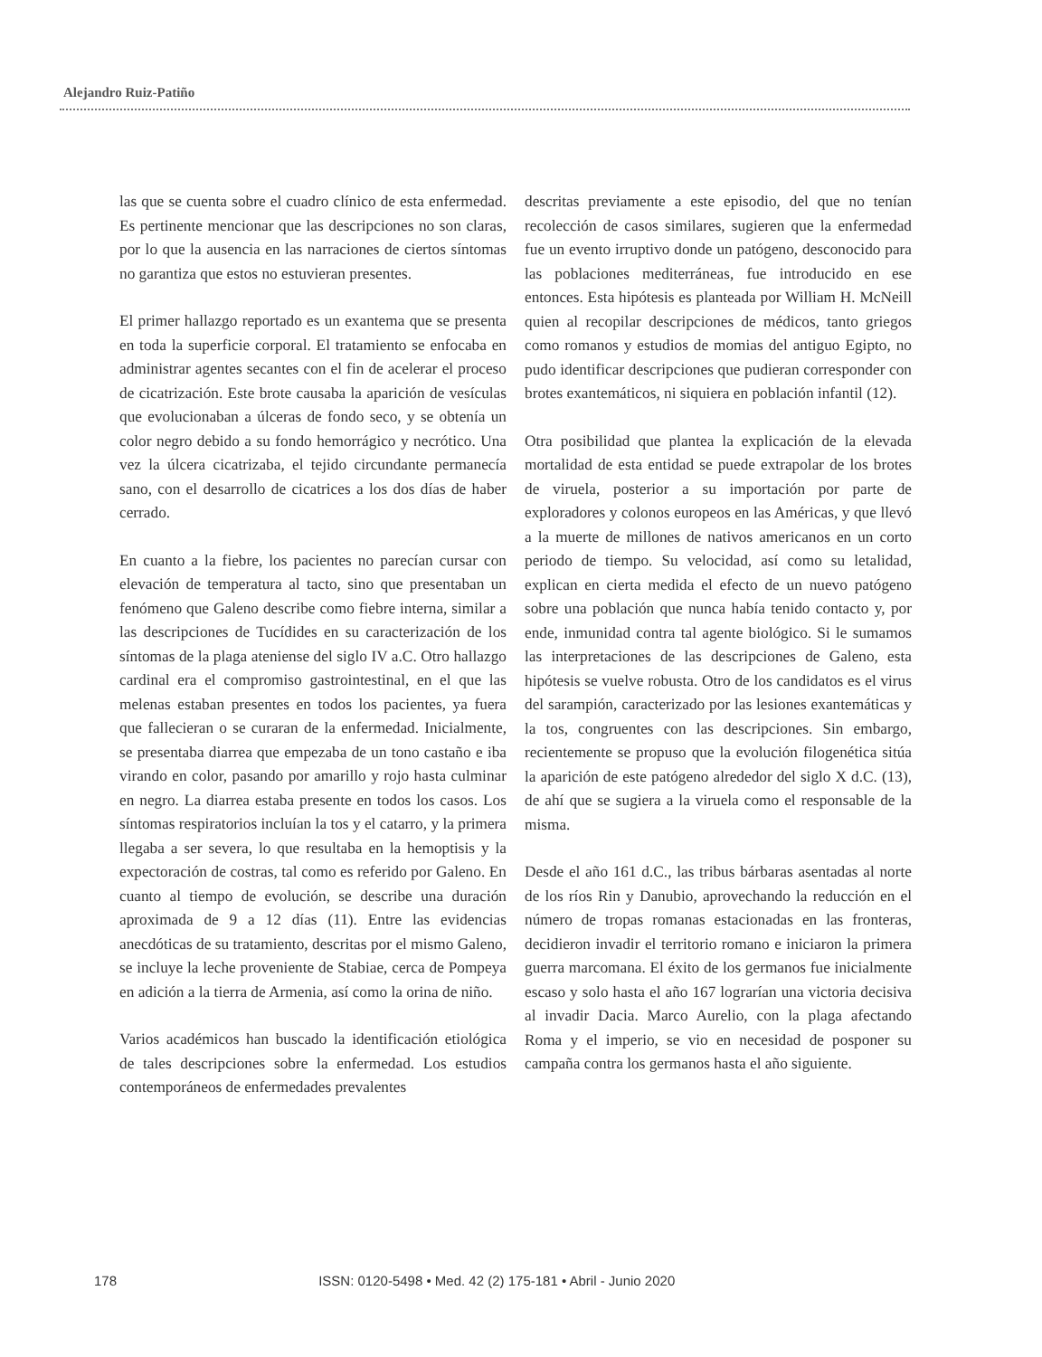Alejandro Ruiz-Patiño
las que se cuenta sobre el cuadro clínico de esta enfermedad. Es pertinente mencionar que las descripciones no son claras, por lo que la ausencia en las narraciones de ciertos síntomas no garantiza que estos no estuvieran presentes.
El primer hallazgo reportado es un exantema que se presenta en toda la superficie corporal. El tratamiento se enfocaba en administrar agentes secantes con el fin de acelerar el proceso de cicatrización. Este brote causaba la aparición de vesículas que evolucionaban a úlceras de fondo seco, y se obtenía un color negro debido a su fondo hemorrágico y necrótico. Una vez la úlcera cicatrizaba, el tejido circundante permanecía sano, con el desarrollo de cicatrices a los dos días de haber cerrado.
En cuanto a la fiebre, los pacientes no parecían cursar con elevación de temperatura al tacto, sino que presentaban un fenómeno que Galeno describe como fiebre interna, similar a las descripciones de Tucídides en su caracterización de los síntomas de la plaga ateniense del siglo IV a.C. Otro hallazgo cardinal era el compromiso gastrointestinal, en el que las melenas estaban presentes en todos los pacientes, ya fuera que fallecieran o se curaran de la enfermedad. Inicialmente, se presentaba diarrea que empezaba de un tono castaño e iba virando en color, pasando por amarillo y rojo hasta culminar en negro. La diarrea estaba presente en todos los casos. Los síntomas respiratorios incluían la tos y el catarro, y la primera llegaba a ser severa, lo que resultaba en la hemoptisis y la expectoración de costras, tal como es referido por Galeno. En cuanto al tiempo de evolución, se describe una duración aproximada de 9 a 12 días (11). Entre las evidencias anecdóticas de su tratamiento, descritas por el mismo Galeno, se incluye la leche proveniente de Stabiae, cerca de Pompeya en adición a la tierra de Armenia, así como la orina de niño.
Varios académicos han buscado la identificación etiológica de tales descripciones sobre la enfermedad. Los estudios contemporáneos de enfermedades prevalentes
descritas previamente a este episodio, del que no tenían recolección de casos similares, sugieren que la enfermedad fue un evento irruptivo donde un patógeno, desconocido para las poblaciones mediterráneas, fue introducido en ese entonces. Esta hipótesis es planteada por William H. McNeill quien al recopilar descripciones de médicos, tanto griegos como romanos y estudios de momias del antiguo Egipto, no pudo identificar descripciones que pudieran corresponder con brotes exantemáticos, ni siquiera en población infantil (12).
Otra posibilidad que plantea la explicación de la elevada mortalidad de esta entidad se puede extrapolar de los brotes de viruela, posterior a su importación por parte de exploradores y colonos europeos en las Américas, y que llevó a la muerte de millones de nativos americanos en un corto periodo de tiempo. Su velocidad, así como su letalidad, explican en cierta medida el efecto de un nuevo patógeno sobre una población que nunca había tenido contacto y, por ende, inmunidad contra tal agente biológico. Si le sumamos las interpretaciones de las descripciones de Galeno, esta hipótesis se vuelve robusta. Otro de los candidatos es el virus del sarampión, caracterizado por las lesiones exantemáticas y la tos, congruentes con las descripciones. Sin embargo, recientemente se propuso que la evolución filogenética sitúa la aparición de este patógeno alrededor del siglo X d.C. (13), de ahí que se sugiera a la viruela como el responsable de la misma.
Desde el año 161 d.C., las tribus bárbaras asentadas al norte de los ríos Rin y Danubio, aprovechando la reducción en el número de tropas romanas estacionadas en las fronteras, decidieron invadir el territorio romano e iniciaron la primera guerra marcomana. El éxito de los germanos fue inicialmente escaso y solo hasta el año 167 lograrían una victoria decisiva al invadir Dacia. Marco Aurelio, con la plaga afectando Roma y el imperio, se vio en necesidad de posponer su campaña contra los germanos hasta el año siguiente.
178 ISSN: 0120-5498 • Med. 42 (2) 175-181 • Abril - Junio 2020